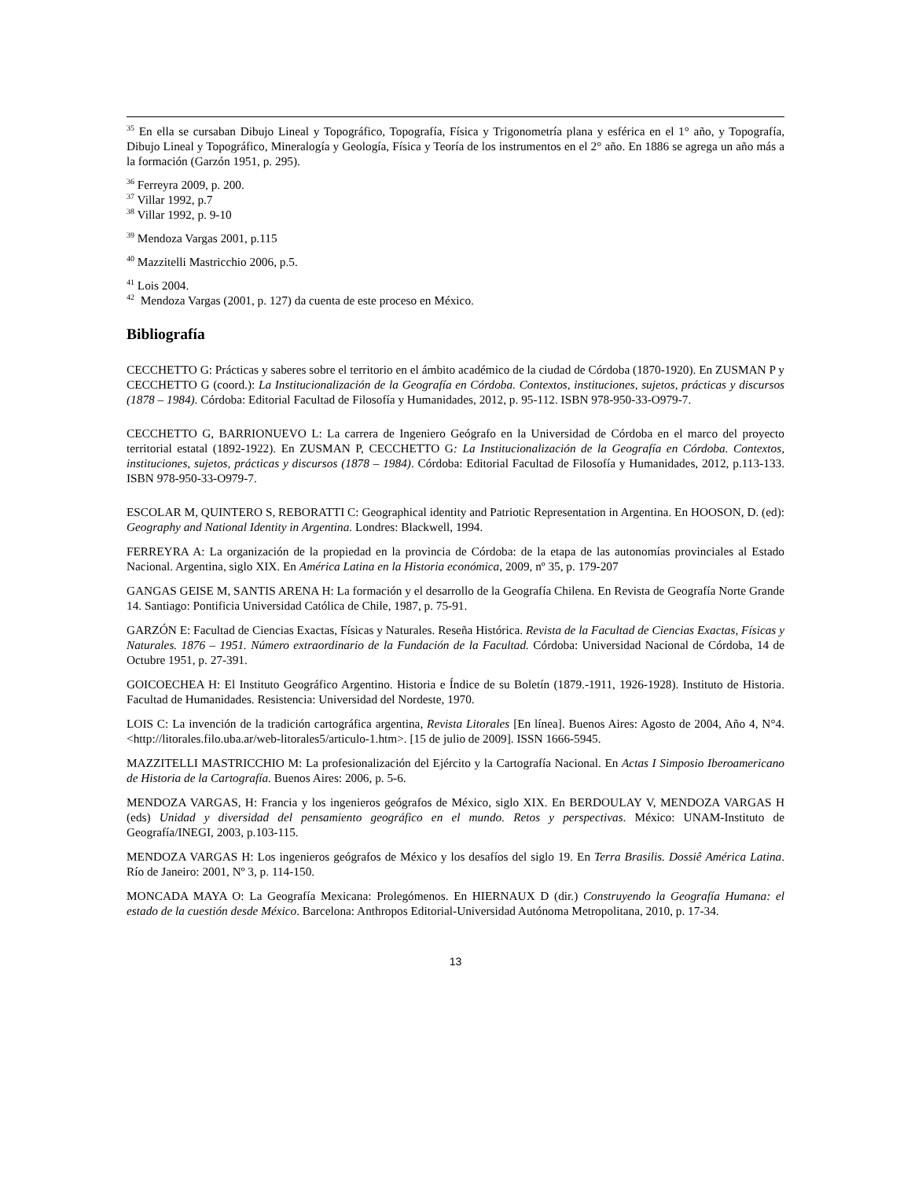<sup>35</sup> En ella se cursaban Dibujo Lineal y Topográfico, Topografía, Física y Trigonometría plana y esférica en el 1° año, y Topografía, Dibujo Lineal y Topográfico, Mineralogía y Geología, Física y Teoría de los instrumentos en el 2° año. En 1886 se agrega un año más a la formación (Garzón 1951, p. 295).
<sup>36</sup> Ferreyra 2009, p. 200.
<sup>37</sup> Villar 1992, p.7
<sup>38</sup> Villar 1992, p. 9-10
<sup>39</sup> Mendoza Vargas 2001, p.115
<sup>40</sup> Mazzitelli Mastricchio 2006, p.5.
<sup>41</sup> Lois 2004.
<sup>42</sup> Mendoza Vargas (2001, p. 127) da cuenta de este proceso en México.
Bibliografía
CECCHETTO G: Prácticas y saberes sobre el territorio en el ámbito académico de la ciudad de Córdoba (1870-1920). En ZUSMAN P y CECCHETTO G (coord.): La Institucionalización de la Geografía en Córdoba. Contextos, instituciones, sujetos, prácticas y discursos (1878 – 1984). Córdoba: Editorial Facultad de Filosofía y Humanidades, 2012, p. 95-112. ISBN 978-950-33-O979-7.
CECCHETTO G, BARRIONUEVO L: La carrera de Ingeniero Geógrafo en la Universidad de Córdoba en el marco del proyecto territorial estatal (1892-1922). En ZUSMAN P, CECCHETTO G: La Institucionalización de la Geografía en Córdoba. Contextos, instituciones, sujetos, prácticas y discursos (1878 – 1984). Córdoba: Editorial Facultad de Filosofía y Humanidades, 2012, p.113-133. ISBN 978-950-33-O979-7.
ESCOLAR M, QUINTERO S, REBORATTI C: Geographical identity and Patriotic Representation in Argentina. En HOOSON, D. (ed): Geography and National Identity in Argentina. Londres: Blackwell, 1994.
FERREYRA A: La organización de la propiedad en la provincia de Córdoba: de la etapa de las autonomías provinciales al Estado Nacional. Argentina, siglo XIX. En América Latina en la Historia económica, 2009, nº 35, p. 179-207
GANGAS GEISE M, SANTIS ARENA H: La formación y el desarrollo de la Geografía Chilena. En Revista de Geografía Norte Grande 14. Santiago: Pontificia Universidad Católica de Chile, 1987, p. 75-91.
GARZÓN E: Facultad de Ciencias Exactas, Físicas y Naturales. Reseña Histórica. Revista de la Facultad de Ciencias Exactas, Físicas y Naturales. 1876 – 1951. Número extraordinario de la Fundación de la Facultad. Córdoba: Universidad Nacional de Córdoba, 14 de Octubre 1951, p. 27-391.
GOICOECHEA H: El Instituto Geográfico Argentino. Historia e Índice de su Boletín (1879.-1911, 1926-1928). Instituto de Historia. Facultad de Humanidades. Resistencia: Universidad del Nordeste, 1970.
LOIS C: La invención de la tradición cartográfica argentina, Revista Litorales [En línea]. Buenos Aires: Agosto de 2004, Año 4, N°4. <http://litorales.filo.uba.ar/web-litorales5/articulo-1.htm>. [15 de julio de 2009]. ISSN 1666-5945.
MAZZITELLI MASTRICCHIO M: La profesionalización del Ejército y la Cartografía Nacional. En Actas I Simposio Iberoamericano de Historia de la Cartografía. Buenos Aires: 2006, p. 5-6.
MENDOZA VARGAS, H: Francia y los ingenieros geógrafos de México, siglo XIX. En BERDOULAY V, MENDOZA VARGAS H (eds) Unidad y diversidad del pensamiento geográfico en el mundo. Retos y perspectivas. México: UNAM-Instituto de Geografía/INEGI, 2003, p.103-115.
MENDOZA VARGAS H: Los ingenieros geógrafos de México y los desafíos del siglo 19. En Terra Brasilis. Dossiê América Latina. Río de Janeiro: 2001, Nº 3, p. 114-150.
MONCADA MAYA O: La Geografía Mexicana: Prolegómenos. En HIERNAUX D (dir.) Construyendo la Geografía Humana: el estado de la cuestión desde México. Barcelona: Anthropos Editorial-Universidad Autónoma Metropolitana, 2010, p. 17-34.
13